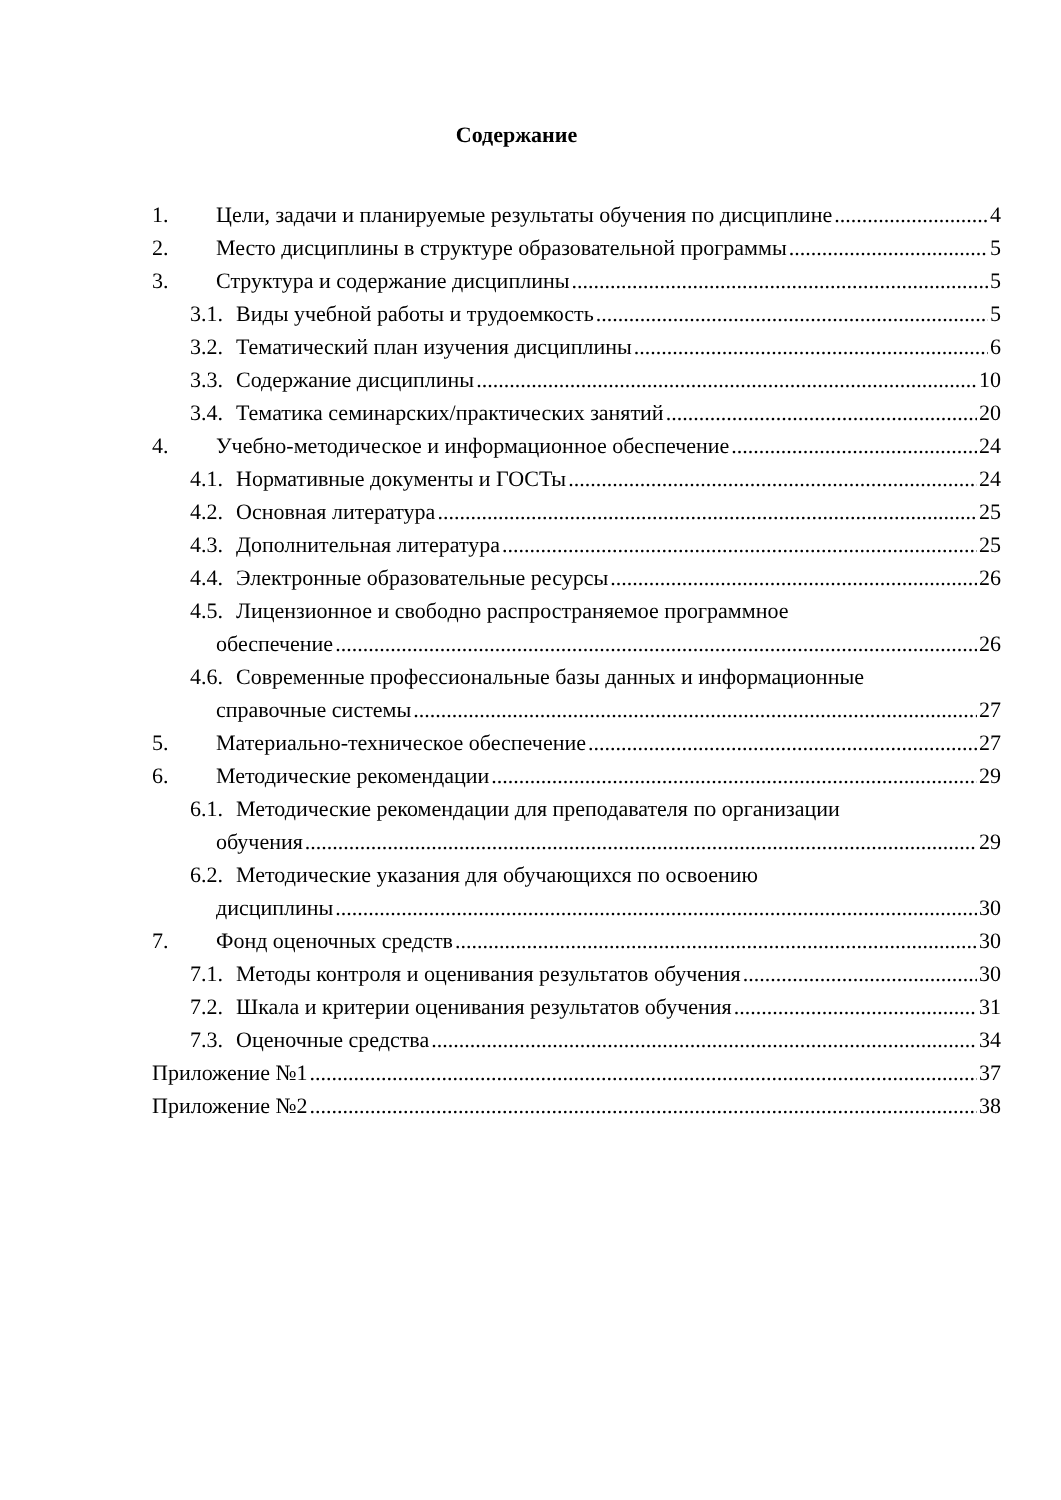Содержание
1. Цели, задачи и планируемые результаты обучения по дисциплине 4
2. Место дисциплины в структуре образовательной программы 5
3. Структура и содержание дисциплины 5
3.1. Виды учебной работы и трудоемкость 5
3.2. Тематический план изучения дисциплины 6
3.3. Содержание дисциплины 10
3.4. Тематика семинарских/практических занятий 20
4. Учебно-методическое и информационное обеспечение 24
4.1. Нормативные документы и ГОСТы 24
4.2. Основная литература 25
4.3. Дополнительная литература 25
4.4. Электронные образовательные ресурсы 26
4.5. Лицензионное и свободно распространяемое программное
обеспечение 26
4.6. Современные профессиональные базы данных и информационные
справочные системы 27
5. Материально-техническое обеспечение 27
6. Методические рекомендации 29
6.1. Методические рекомендации для преподавателя по организации
обучения 29
6.2. Методические указания для обучающихся по освоению
дисциплины 30
7. Фонд оценочных средств 30
7.1. Методы контроля и оценивания результатов обучения 30
7.2. Шкала и критерии оценивания результатов обучения 31
7.3. Оценочные средства 34
Приложение №1 37
Приложение №2 38